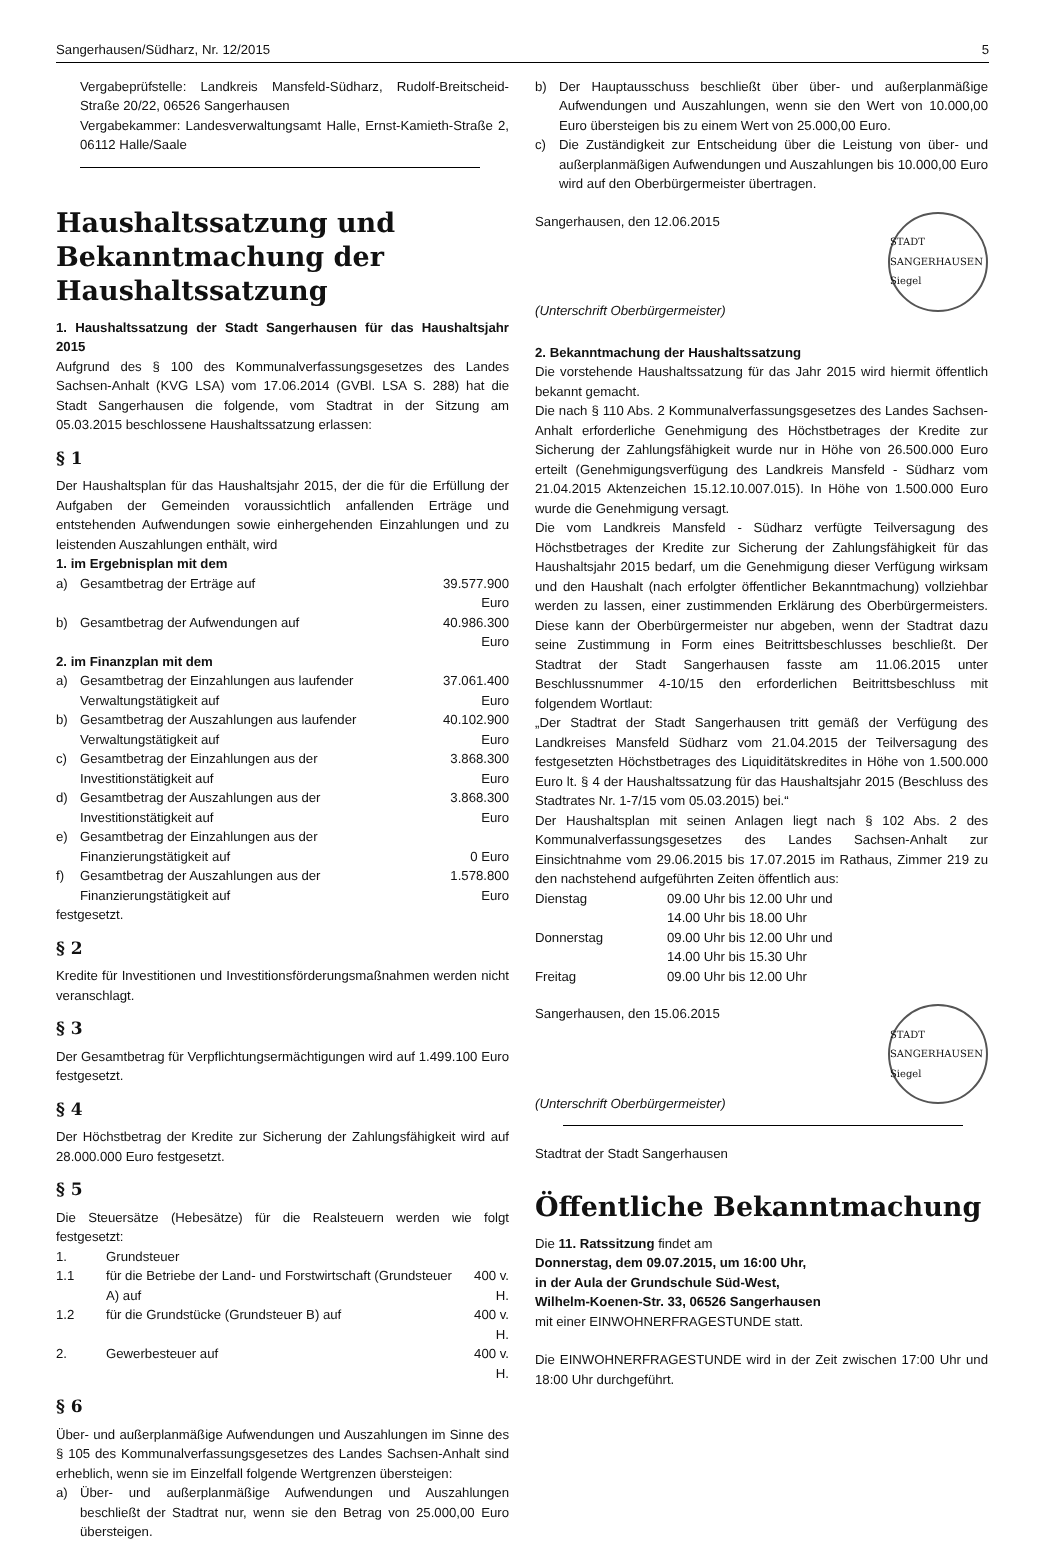Sangerhausen/Südharz, Nr. 12/2015 5
Vergabeprüfstelle: Landkreis Mansfeld-Südharz, Rudolf-Breitscheid-Straße 20/22, 06526 Sangerhausen
Vergabekammer: Landesverwaltungsamt Halle, Ernst-Kamieth-Straße 2, 06112 Halle/Saale
Haushaltssatzung und Bekanntmachung der Haushaltssatzung
1. Haushaltssatzung der Stadt Sangerhausen für das Haushaltsjahr 2015
Aufgrund des § 100 des Kommunalverfassungsgesetzes des Landes Sachsen-Anhalt (KVG LSA) vom 17.06.2014 (GVBl. LSA S. 288) hat die Stadt Sangerhausen die folgende, vom Stadtrat in der Sitzung am 05.03.2015 beschlossene Haushaltssatzung erlassen:
§ 1
Der Haushaltsplan für das Haushaltsjahr 2015, der die für die Erfüllung der Aufgaben der Gemeinden voraussichtlich anfallenden Erträge und entstehenden Aufwendungen sowie einhergehenden Einzahlungen und zu leistenden Auszahlungen enthält, wird
| 1. im Ergebnisplan mit dem | | |
| a) | Gesamtbetrag der Erträge auf | 39.577.900 Euro |
| b) | Gesamtbetrag der Aufwendungen auf | 40.986.300 Euro |
| 2. im Finanzplan mit dem | | |
| a) | Gesamtbetrag der Einzahlungen aus laufender Verwaltungstätigkeit auf | 37.061.400 Euro |
| b) | Gesamtbetrag der Auszahlungen aus laufender Verwaltungstätigkeit auf | 40.102.900 Euro |
| c) | Gesamtbetrag der Einzahlungen aus der Investitionstätigkeit auf | 3.868.300 Euro |
| d) | Gesamtbetrag der Auszahlungen aus der Investitionstätigkeit auf | 3.868.300 Euro |
| e) | Gesamtbetrag der Einzahlungen aus der Finanzierungstätigkeit auf | 0 Euro |
| f) | Gesamtbetrag der Auszahlungen aus der Finanzierungstätigkeit auf | 1.578.800 Euro |
festgesetzt.
§ 2
Kredite für Investitionen und Investitionsförderungsmaßnahmen werden nicht veranschlagt.
§ 3
Der Gesamtbetrag für Verpflichtungsermächtigungen wird auf 1.499.100 Euro festgesetzt.
§ 4
Der Höchstbetrag der Kredite zur Sicherung der Zahlungsfähigkeit wird auf 28.000.000 Euro festgesetzt.
§ 5
Die Steuersätze (Hebesätze) für die Realsteuern werden wie folgt festgesetzt:
| 1. | Grundsteuer | |
| 1.1 | für die Betriebe der Land- und Forstwirtschaft (Grundsteuer A) auf | 400 v. H. |
| 1.2 | für die Grundstücke (Grundsteuer B) auf | 400 v. H. |
| 2. | Gewerbesteuer auf | 400 v. H. |
§ 6
Über- und außerplanmäßige Aufwendungen und Auszahlungen im Sinne des § 105 des Kommunalverfassungsgesetzes des Landes Sachsen-Anhalt sind erheblich, wenn sie im Einzelfall folgende Wertgrenzen übersteigen:
| a) | Über- und außerplanmäßige Aufwendungen und Auszahlungen beschließt der Stadtrat nur, wenn sie den Betrag von 25.000,00 Euro übersteigen. |
| b) | Der Hauptausschuss beschließt über über- und außerplanmäßige Aufwendungen und Auszahlungen, wenn sie den Wert von 10.000,00 Euro übersteigen bis zu einem Wert von 25.000,00 Euro. |
| c) | Die Zuständigkeit zur Entscheidung über die Leistung von über- und außerplanmäßigen Aufwendungen und Auszahlungen bis 10.000,00 Euro wird auf den Oberbürgermeister übertragen. |
Sangerhausen, den 12.06.2015
(Unterschrift Oberbürgermeister)
STADT SANGERHAUSEN Siegel
2. Bekanntmachung der Haushaltssatzung
Die vorstehende Haushaltssatzung für das Jahr 2015 wird hiermit öffentlich bekannt gemacht.
Die nach § 110 Abs. 2 Kommunalverfassungsgesetzes des Landes Sachsen-Anhalt erforderliche Genehmigung des Höchstbetrages der Kredite zur Sicherung der Zahlungsfähigkeit wurde nur in Höhe von 26.500.000 Euro erteilt (Genehmigungsverfügung des Landkreis Mansfeld - Südharz vom 21.04.2015 Aktenzeichen 15.12.10.007.015). In Höhe von 1.500.000 Euro wurde die Genehmigung versagt.
Die vom Landkreis Mansfeld - Südharz verfügte Teilversagung des Höchstbetrages der Kredite zur Sicherung der Zahlungsfähigkeit für das Haushaltsjahr 2015 bedarf, um die Genehmigung dieser Verfügung wirksam und den Haushalt (nach erfolgter öffentlicher Bekanntmachung) vollziehbar werden zu lassen, einer zustimmenden Erklärung des Oberbürgermeisters. Diese kann der Oberbürgermeister nur abgeben, wenn der Stadtrat dazu seine Zustimmung in Form eines Beitrittsbeschlusses beschließt. Der Stadtrat der Stadt Sangerhausen fasste am 11.06.2015 unter Beschlussnummer 4-10/15 den erforderlichen Beitrittsbeschluss mit folgendem Wortlaut:
„Der Stadtrat der Stadt Sangerhausen tritt gemäß der Verfügung des Landkreises Mansfeld Südharz vom 21.04.2015 der Teilversagung des festgesetzten Höchstbetrages des Liquiditätskredites in Höhe von 1.500.000 Euro lt. § 4 der Haushaltssatzung für das Haushaltsjahr 2015 (Beschluss des Stadtrates Nr. 1-7/15 vom 05.03.2015) bei.“
Der Haushaltsplan mit seinen Anlagen liegt nach § 102 Abs. 2 des Kommunalverfassungsgesetzes des Landes Sachsen-Anhalt zur Einsichtnahme vom 29.06.2015 bis 17.07.2015 im Rathaus, Zimmer 219 zu den nachstehend aufgeführten Zeiten öffentlich aus:
| Dienstag | 09.00 Uhr bis 12.00 Uhr und 14.00 Uhr bis 18.00 Uhr |
| Donnerstag | 09.00 Uhr bis 12.00 Uhr und 14.00 Uhr bis 15.30 Uhr |
| Freitag | 09.00 Uhr bis 12.00 Uhr |
Sangerhausen, den 15.06.2015
(Unterschrift Oberbürgermeister)
STADT SANGERHAUSEN Siegel
Stadtrat der Stadt Sangerhausen
Öffentliche Bekanntmachung
Die 11. Ratssitzung findet am
Donnerstag, dem 09.07.2015, um 16:00 Uhr,
in der Aula der Grundschule Süd-West,
Wilhelm-Koenen-Str. 33, 06526 Sangerhausen
mit einer EINWOHNERFRAGESTUNDE statt.
Die EINWOHNERFRAGESTUNDE wird in der Zeit zwischen 17:00 Uhr und 18:00 Uhr durchgeführt.